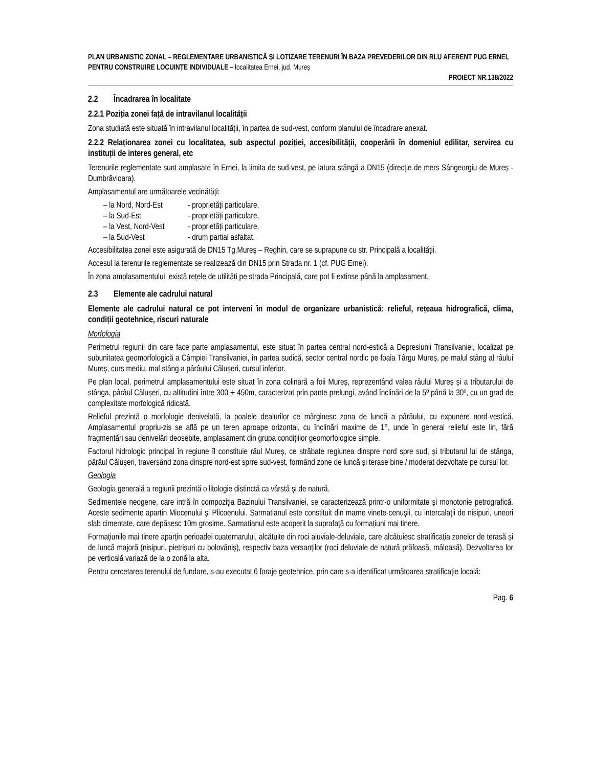PLAN URBANISTIC ZONAL – REGLEMENTARE URBANISTICĂ ȘI LOTIZARE TERENURI ÎN BAZA PREVEDERILOR DIN RLU AFERENT PUG ERNEI, PENTRU CONSTRUIRE LOCUINȚE INDIVIDUALE – localitatea Ernei, jud. Mureș
PROIECT NR.138/2022
2.2 Încadrarea în localitate
2.2.1 Poziția zonei față de intravilanul localității
Zona studiată este situată în intravilanul localității, în partea de sud-vest, conform planului de încadrare anexat.
2.2.2 Relaționarea zonei cu localitatea, sub aspectul poziției, accesibilității, cooperării în domeniul edilitar, servirea cu instituții de interes general, etc
Terenurile reglementate sunt amplasate în Ernei, la limita de sud-vest, pe latura stângă a DN15 (direcție de mers Sângeorgiu de Mureș - Dumbrăvioara).
Amplasamentul are următoarele vecinătăți:
– la Nord, Nord-Est - proprietăți particulare,
– la Sud-Est - proprietăți particulare,
– la Vest, Nord-Vest - proprietăți particulare,
– la Sud-Vest - drum partial asfaltat.
Accesibilitatea zonei este asigurată de DN15 Tg.Mureş – Reghin, care se suprapune cu str. Principală a localității.
Accesul la terenurile reglementate se realizează din DN15 prin Strada nr. 1 (cf. PUG Ernei).
În zona amplasamentului, există rețele de utilități pe strada Principală, care pot fi extinse până la amplasament.
2.3 Elemente ale cadrului natural
Elemente ale cadrului natural ce pot interveni în modul de organizare urbanistică: relieful, rețeaua hidrografică, clima, condiții geotehnice, riscuri naturale
Morfologia
Perimetrul regiunii din care face parte amplasamentul, este situat în partea central nord-estică a Depresiunii Transilvaniei, localizat pe subunitatea geomorfologică a Câmpiei Transilvaniei, în partea sudică, sector central nordic pe foaia Târgu Mureș, pe malul stâng al râului Mureș, curs mediu, mal stâng a pârâului Călușeri, cursul inferior.
Pe plan local, perimetrul amplasamentului este situat în zona colinară a foii Mureș, reprezentând valea râului Mureș și a tributarului de stânga, pârâul Călușeri, cu altitudini între 300 ÷ 450m, caracterizat prin pante prelungi, având înclinări de la 5º până la 30º, cu un grad de complexitate morfologică ridicată.
Relieful prezintă o morfologie denivelată, la poalele dealurilor ce mărginesc zona de luncă a pârâului, cu expunere nord-vestică. Amplasamentul propriu-zis se află pe un teren aproape orizontal, cu înclinări maxime de 1°, unde în general relieful este lin, fără fragmentări sau denivelări deosebite, amplasament din grupa condițiilor geomorfologice simple.
Factorul hidrologic principal în regiune îl constituie râul Mureș, ce străbate regiunea dinspre nord spre sud, și tributarul lui de stânga, pârâul Călușeri, traversând zona dinspre nord-est sprre sud-vest, formând zone de luncă și terase bine / moderat dezvoltate pe cursul lor.
Geologia
Geologia generală a regiunii prezintă o litologie distinctă ca vârstă și de natură.
Sedimentele neogene, care intră în compoziția Bazinului Transilvaniei, se caracterizează printr-o uniformitate și monotonie petrografică. Aceste sedimente aparțin Miocenului și Plicoenului. Sarmatianul este constituit din marne vinete-cenușii, cu intercalații de nisipuri, uneori slab cimentate, care depășesc 10m grosime. Sarmatianul este acoperit la suprafață cu formațiuni mai tinere.
Formațiunile mai tinere aparțin perioadei cuaternarului, alcătuite din roci aluviale-deluviale, care alcătuiesc stratificația zonelor de terasă și de luncă majoră (nisipuri, pietrișuri cu bolovăniș), respectiv baza versanților (roci deluviale de natură prăfoasă, mâloasă). Dezvoltarea lor pe verticală variază de la o zonă la alta.
Pentru cercetarea terenului de fundare, s-au executat 6 foraje geotehnice, prin care s-a identificat următoarea stratificaţie locală:
Pag. 6